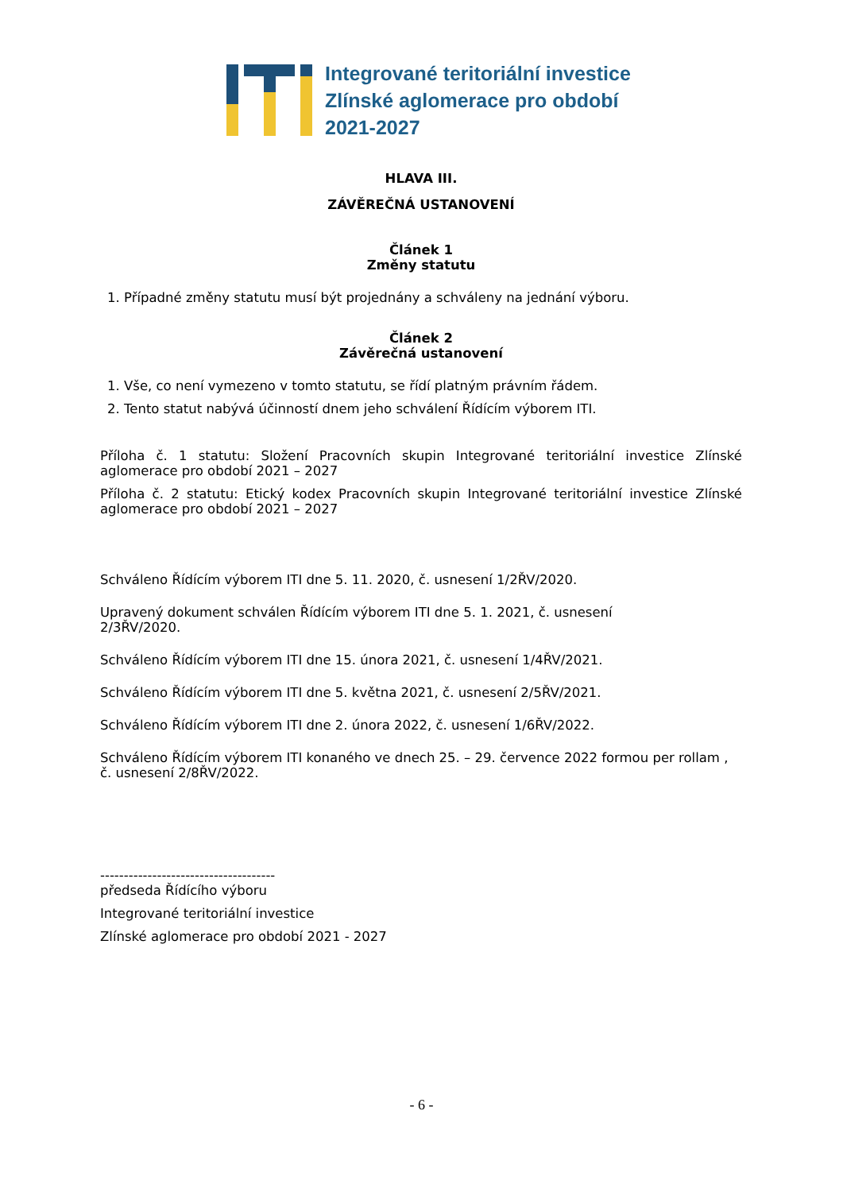Integrované teritoriální investice
Zlínské aglomerace pro období
2021-2027
HLAVA III.
ZÁVĚREČNÁ USTANOVENÍ
Článek 1
Změny statutu
1. Případné změny statutu musí být projednány a schváleny na jednání výboru.
Článek 2
Závěrečná ustanovení
1. Vše, co není vymezeno v tomto statutu, se řídí platným právním řádem.
2. Tento statut nabývá účinností dnem jeho schválení Řídícím výborem ITI.
Příloha č. 1 statutu: Složení Pracovních skupin Integrované teritoriální investice Zlínské aglomerace pro období 2021 – 2027
Příloha č. 2 statutu: Etický kodex Pracovních skupin Integrované teritoriální investice Zlínské aglomerace pro období 2021 – 2027
Schváleno Řídícím výborem ITI dne 5. 11. 2020, č. usnesení 1/2ŘV/2020.
Upravený dokument schválen Řídícím výborem ITI dne 5. 1. 2021, č. usnesení
2/3ŘV/2020.
Schváleno Řídícím výborem ITI dne 15. února 2021, č. usnesení 1/4ŘV/2021.
Schváleno Řídícím výborem ITI dne 5. května 2021, č. usnesení 2/5ŘV/2021.
Schváleno Řídícím výborem ITI dne 2. února 2022, č. usnesení 1/6ŘV/2022.
Schváleno Řídícím výborem ITI konaného ve dnech 25. – 29. července 2022 formou per rollam , č. usnesení 2/8ŘV/2022.
-------------------------------------
předseda Řídícího výboru
Integrované teritoriální investice
Zlínské aglomerace pro období 2021 - 2027
- 6 -